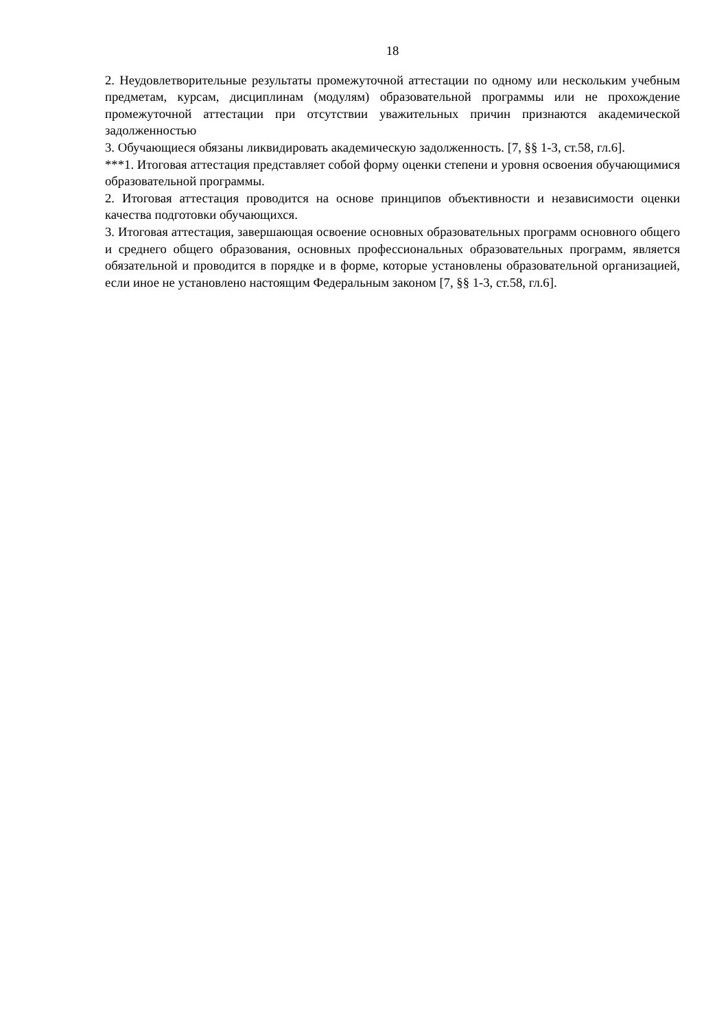18
2. Неудовлетворительные результаты промежуточной аттестации по одному или нескольким учебным предметам, курсам, дисциплинам (модулям) образовательной программы или не прохождение промежуточной аттестации при отсутствии уважительных причин признаются академической задолженностью
3. Обучающиеся обязаны ликвидировать академическую задолженность. [7, §§ 1-3, ст.58, гл.6].
***1. Итоговая аттестация представляет собой форму оценки степени и уровня освоения обучающимися образовательной программы.
2. Итоговая аттестация проводится на основе принципов объективности и независимости оценки качества подготовки обучающихся.
3. Итоговая аттестация, завершающая освоение основных образовательных программ основного общего и среднего общего образования, основных профессиональных образовательных программ, является обязательной и проводится в порядке и в форме, которые установлены образовательной организацией, если иное не установлено настоящим Федеральным законом [7, §§ 1-3, ст.58, гл.6].